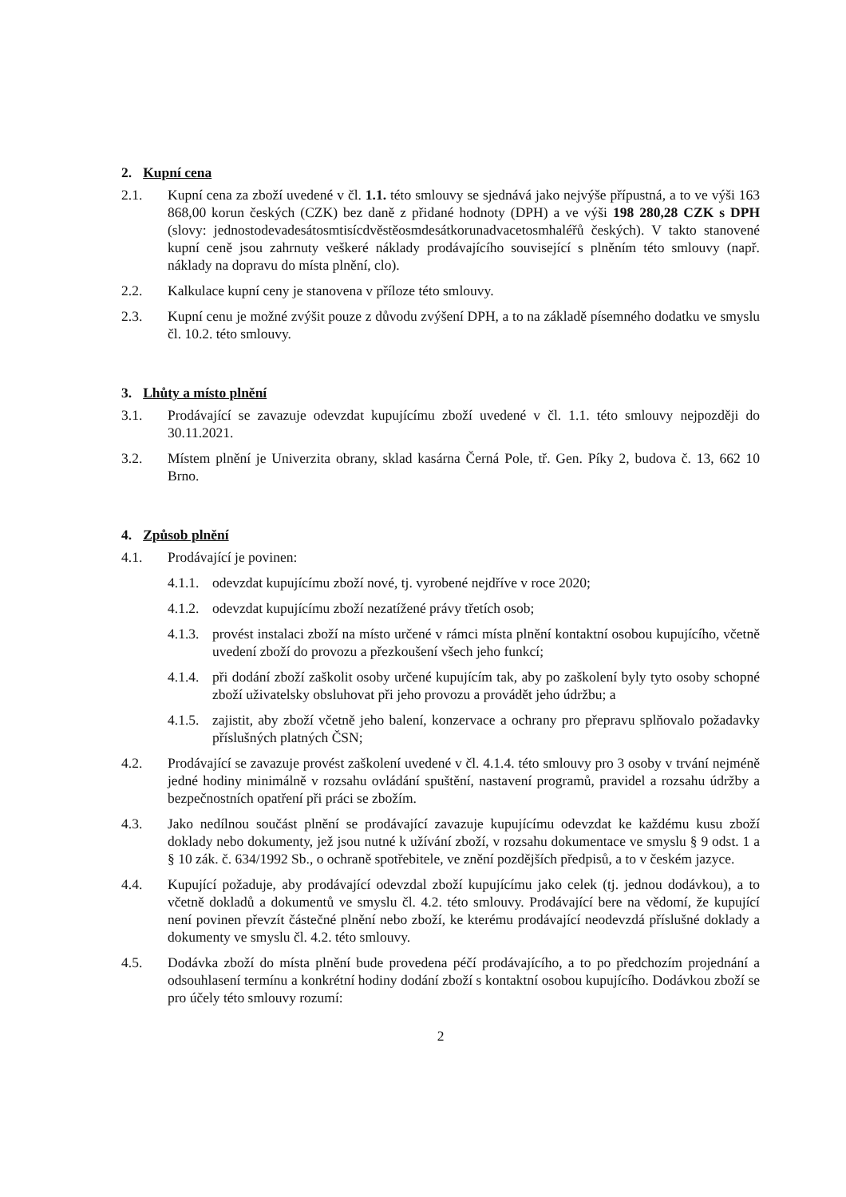2. Kupní cena
2.1. Kupní cena za zboží uvedené v čl. 1.1. této smlouvy se sjednává jako nejvýše přípustná, a to ve výši 163 868,00 korun českých (CZK) bez daně z přidané hodnoty (DPH) a ve výši 198 280,28 CZK s DPH (slovy: jednostodevadesátosmtisícdvěstěosmdesátkorunadvacetosmhaléřů českých). V takto stanovené kupní ceně jsou zahrnuty veškeré náklady prodávajícího související s plněním této smlouvy (např. náklady na dopravu do místa plnění, clo).
2.2. Kalkulace kupní ceny je stanovena v příloze této smlouvy.
2.3. Kupní cenu je možné zvýšit pouze z důvodu zvýšení DPH, a to na základě písemného dodatku ve smyslu čl. 10.2. této smlouvy.
3. Lhůty a místo plnění
3.1. Prodávající se zavazuje odevzdat kupujícímu zboží uvedené v čl. 1.1. této smlouvy nejpozději do 30.11.2021.
3.2. Místem plnění je Univerzita obrany, sklad kasárna Černá Pole, tř. Gen. Píky 2, budova č. 13, 662 10 Brno.
4. Způsob plnění
4.1. Prodávající je povinen:
4.1.1.
odevzdat kupujícímu zboží nové, tj. vyrobené nejdříve v roce 2020;
4.1.2.
odevzdat kupujícímu zboží nezatížené právy třetích osob;
4.1.3.
provést instalaci zboží na místo určené v rámci místa plnění kontaktní osobou kupujícího, včetně uvedení zboží do provozu a přezkoušení všech jeho funkcí;
4.1.4.
při dodání zboží zaškolit osoby určené kupujícím tak, aby po zaškolení byly tyto osoby schopné zboží uživatelsky obsluhovat při jeho provozu a provádět jeho údržbu; a
4.1.5.
zajistit, aby zboží včetně jeho balení, konzervace a ochrany pro přepravu splňovalo požadavky příslušných platných ČSN;
4.2. Prodávající se zavazuje provést zaškolení uvedené v čl. 4.1.4. této smlouvy pro 3 osoby v trvání nejméně jedné hodiny minimálně v rozsahu ovládání spuštění, nastavení programů, pravidel a rozsahu údržby a bezpečnostních opatření při práci se zbožím.
4.3. Jako nedílnou součást plnění se prodávající zavazuje kupujícímu odevzdat ke každému kusu zboží doklady nebo dokumenty, jež jsou nutné k užívání zboží, v rozsahu dokumentace ve smyslu § 9 odst. 1 a § 10 zák. č. 634/1992 Sb., o ochraně spotřebitele, ve znění pozdějších předpisů, a to v českém jazyce.
4.4. Kupující požaduje, aby prodávající odevzdal zboží kupujícímu jako celek (tj. jednou dodávkou), a to včetně dokladů a dokumentů ve smyslu čl. 4.2. této smlouvy. Prodávající bere na vědomí, že kupující není povinen převzít částečné plnění nebo zboží, ke kterému prodávající neodevzdá příslušné doklady a dokumenty ve smyslu čl. 4.2. této smlouvy.
4.5. Dodávka zboží do místa plnění bude provedena péčí prodávajícího, a to po předchozím projednání a odsouhlasení termínu a konkrétní hodiny dodání zboží s kontaktní osobou kupujícího. Dodávkou zboží se pro účely této smlouvy rozumí:
2